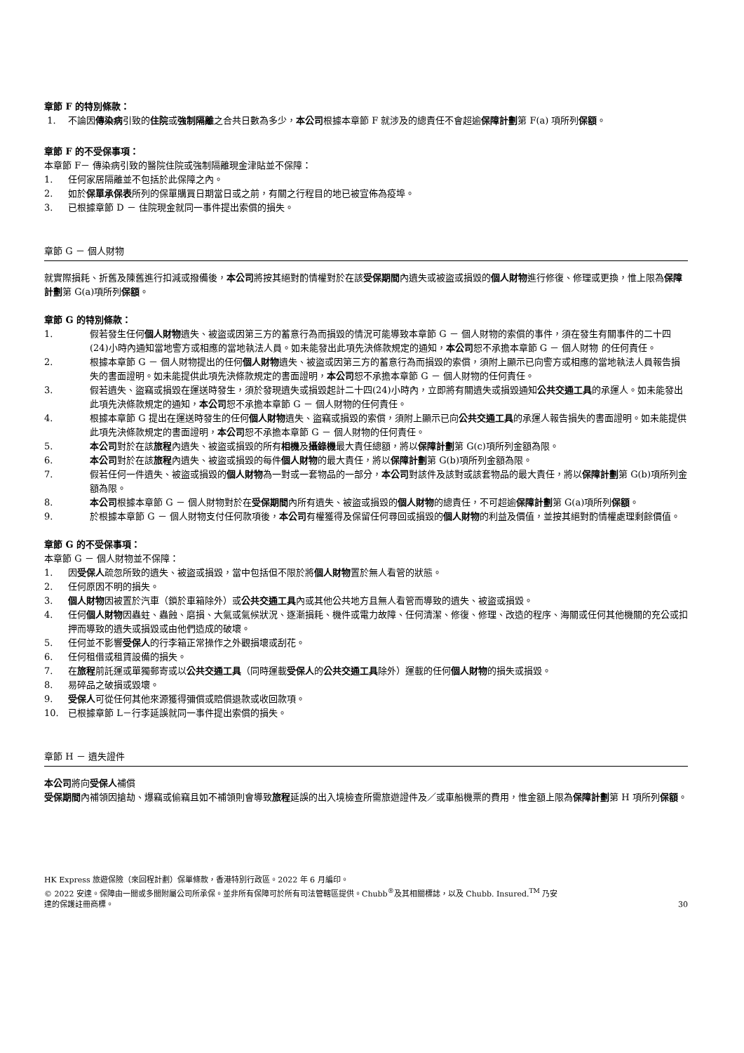章節 F 的特別條款：
1. 不論因傳染病引致的住院或強制隔離之合共日數為多少，本公司根據本章節 F 就涉及的總責任不會超逾保障計劃第 F(a) 項所列保額。
章節 F 的不受保事項：
本章節 F－ 傳染病引致的醫院住院或強制隔離現金津貼並不保障：
1. 任何家居隔離並不包括於此保障之內。
2. 如於保單承保表所列的保單購買日期當日或之前，有關之行程目的地已被宣佈為疫埠。
3. 已根據章節 D － 住院現金就同一事件提出索償的損失。
章節 G － 個人財物
就實際損耗、折舊及陳舊進行扣減或撥備後，本公司將按其絕對酌情權對於在該受保期間內遺失或被盜或損毀的個人財物進行修復、修理或更換，惟上限為保障計劃第 G(a)項所列保額。
章節 G 的特別條款：
1. 假若發生任何個人財物遺失、被盜或因第三方的蓄意行為而損毀的情況可能導致本章節 G － 個人財物的索償的事件，須在發生有關事件的二十四(24)小時內通知當地警方或相應的當地執法人員。如未能發出此項先決條款規定的通知，本公司恕不承擔本章節 G － 個人財物 的任何責任。
2. 根據本章節 G － 個人財物提出的任何個人財物遺失、被盜或因第三方的蓄意行為而損毀的索償，須附上顯示已向警方或相應的當地執法人員報告損失的書面證明。如未能提供此項先決條款規定的書面證明，本公司恕不承擔本章節 G － 個人財物的任何責任。
3. 假若遺失、盜竊或損毀在運送時發生，須於發現遺失或損毀起計二十四(24)小時內，立即將有關遺失或損毀通知公共交通工具的承運人。如未能發出此項先決條款規定的通知，本公司恕不承擔本章節 G － 個人財物的任何責任。
4. 根據本章節 G 提出在運送時發生的任何個人財物遺失、盜竊或損毀的索償，須附上顯示已向公共交通工具的承運人報告損失的書面證明。如未能提供此項先決條款規定的書面證明，本公司恕不承擔本章節 G － 個人財物的任何責任。
5. 本公司對於在該旅程內遺失、被盜或損毀的所有相機及攝錄機最大責任總額，將以保障計劃第 G(c)項所列金額為限。
6. 本公司對於在該旅程內遺失、被盜或損毀的每件個人財物的最大責任，將以保障計劃第 G(b)項所列金額為限。
7. 假若任何一件遺失、被盜或損毀的個人財物為一對或一套物品的一部分，本公司對該件及該對或該套物品的最大責任，將以保障計劃第 G(b)項所列金額為限。
8. 本公司根據本章節 G － 個人財物對於在受保期間內所有遺失、被盜或損毀的個人財物的總責任，不可超逾保障計劃第 G(a)項所列保額。
9. 於根據本章節 G － 個人財物支付任何款項後，本公司有權獲得及保留任何尋回或損毀的個人財物的利益及價值，並按其絕對酌情權處理剩餘價值。
章節 G 的不受保事項：
本章節 G － 個人財物並不保障：
1. 因受保人疏忽所致的遺失、被盜或損毀，當中包括但不限於將個人財物置於無人看管的狀態。
2. 任何原因不明的損失。
3. 個人財物因被置於汽車（鎖於車箱除外）或公共交通工具內或其他公共地方且無人看管而導致的遺失、被盜或損毀。
4. 任何個人財物因蟲蛀、蟲蝕、磨損、大氣或氣候狀況、逐漸損耗、機件或電力故障、任何清潔、修復、修理、改造的程序、海關或任何其他機關的充公或扣押而導致的遺失或損毀或由他們造成的破壞。
5. 任何並不影響受保人的行李箱正常操作之外觀損壞或刮花。
6. 任何租借或租賃設備的損失。
7. 在旅程前託運或單獨郵寄或以公共交通工具（同時運載受保人的公共交通工具除外）運載的任何個人財物的損失或損毀。
8. 易碎品之破損或毀壞。
9. 受保人可從任何其他來源獲得彌償或賠償退款或收回款項。
10. 已根據章節 L－行李延誤就同一事件提出索償的損失。
章節 H － 遺失證件
本公司將向受保人補償
受保期間內補領因搶劫、爆竊或偷竊且如不補領則會導致旅程延誤的出入境檢查所需旅遊證件及／或車船機票的費用，惟金額上限為保障計劃第 H 項所列保額。
HK Express 旅遊保險（來回程計劃）保單條款，香港特別行政區。2022 年 6 月編印。
© 2022 安達。保障由一間或多間附屬公司所承保。並非所有保障可於所有司法管轄區提供。Chubb<sup>®</sup>及其相關標誌，以及 Chubb. Insured.<sup>TM</sup> 乃安
達的保護註冊商標。
30